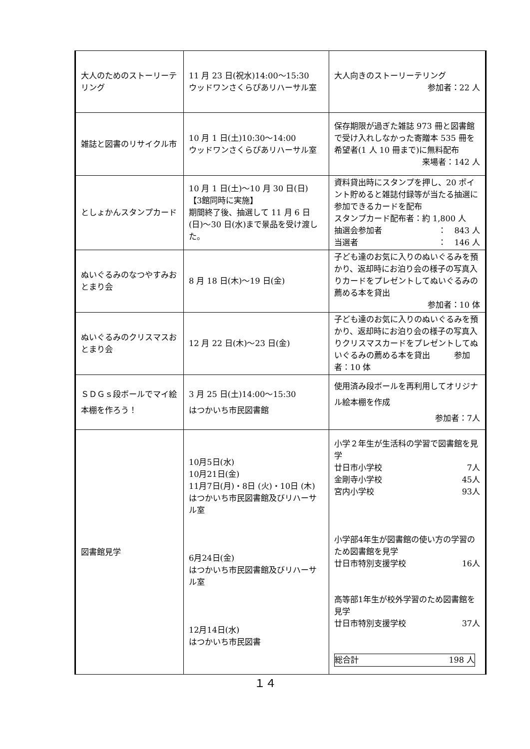| 大人のためのストーリーテリング | 11 月 23 日(祝水)14:00〜15:30 ウッドワンさくらぴあリハーサル室 | 大人向きのストーリーテリング 参加者：22 人 |
| 雑誌と図書のリサイクル市 | 10 月 1 日(土)10:30〜14:00 ウッドワンさくらぴあリハーサル室 | 保存期限が過ぎた雑誌 973 冊と図書館で受け入れしなかった寄贈本 535 冊を希望者(1 人 10 冊まで)に無料配布 来場者：142 人 |
| としょかんスタンプカード | 10 月 1 日(土)〜10 月 30 日(日) 【3館同時に実施】 期間終了後、抽選して 11 月 6 日(日)〜30 日(水)まで景品を受け渡した。 | 資料貸出時にスタンプを押し、20 ポイント貯めると雑誌付録等が当たる抽選に参加できるカードを配布 スタンプカード配布者：約 1,800 人 抽選会参加者 ： 843 人 当選者 ： 146 人 |
| ぬいぐるみのなつやすみおとまり会 | 8 月 18 日(木)〜19 日(金) | 子ども達のお気に入りのぬいぐるみを預かり、返却時にお泊り会の様子の写真入りカードをプレゼントしてぬいぐるみの薦める本を貸出 参加者：10 体 |
| ぬいぐるみのクリスマスおとまり会 | 12 月 22 日(木)〜23 日(金) | 子ども達のお気に入りのぬいぐるみを預かり、返却時にお泊り会の様子の写真入りクリスマスカードをプレゼントしてぬいぐるみの薦める本を貸出 参加者：10 体 |
| ＳＤＧｓ段ボールでマイ絵本棚を作ろう！ | 3 月 25 日(土)14:00〜15:30 はつかいち市民図書館 | 使用済み段ボールを再利用してオリジナル絵本棚を作成 参加者：7人 |
| 図書館見学 | 10月5日(水) 10月21日(金) 11月7日(月)・8日 (火)・10日 (木) はつかいち市民図書館及びリハーサル室 6月24日(金) はつかいち市民図書館及びリハーサル室 12月14日(水) はつかいち市民図書 | 小学２年生が生活科の学習で図書館を見学 廿日市小学校 7人 金剛寺小学校 45人 宮内小学校 93人 小学部4年生が図書館の使い方の学習のため図書館を見学 廿日市特別支援学校 16人 高等部1年生が校外学習のため図書館を見学 廿日市特別支援学校 37人 総合計 198 人 |
１４